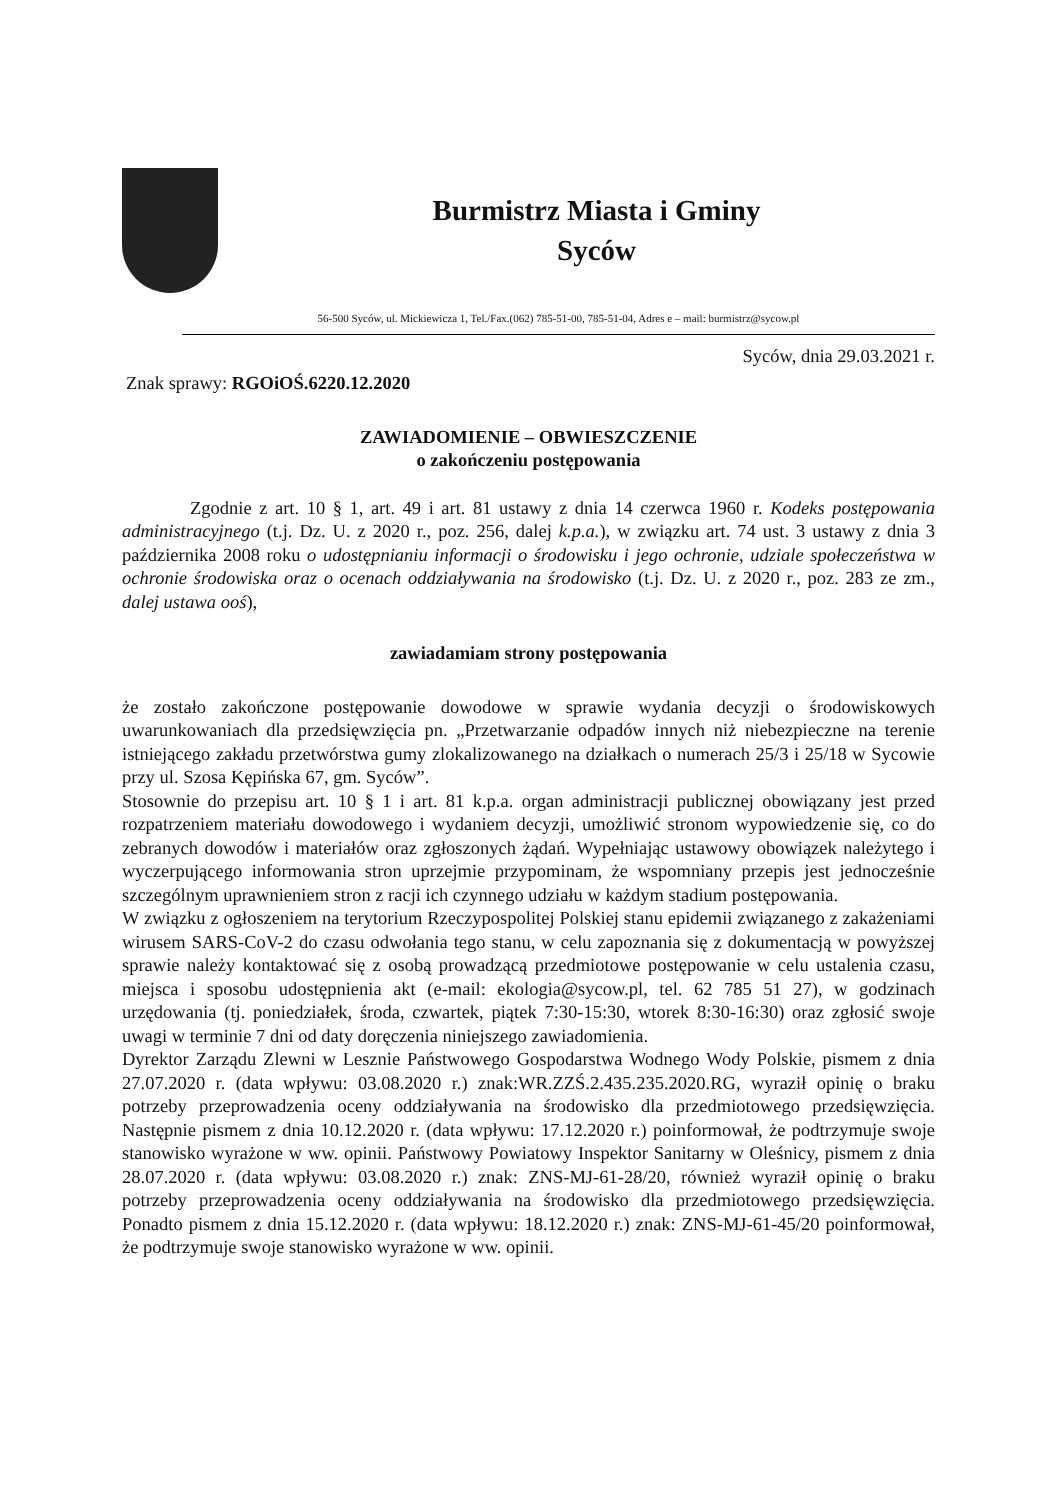Burmistrz Miasta i Gminy
Syców
56-500 Syców, ul. Mickiewicza 1, Tel./Fax.(062) 785-51-00, 785-51-04, Adres e – mail: burmistrz@sycow.pl
Syców, dnia 29.03.2021 r.
Znak sprawy: RGOiOŚ.6220.12.2020
ZAWIADOMIENIE – OBWIESZCZENIE
o zakończeniu postępowania
Zgodnie z art. 10 § 1, art. 49 i art. 81 ustawy z dnia 14 czerwca 1960 r. Kodeks postępowania administracyjnego (t.j. Dz. U. z 2020 r., poz. 256, dalej k.p.a.), w związku art. 74 ust. 3 ustawy z dnia 3 października 2008 roku o udostępnianiu informacji o środowisku i jego ochronie, udziale społeczeństwa w ochronie środowiska oraz o ocenach oddziaływania na środowisko (t.j. Dz. U. z 2020 r., poz. 283 ze zm., dalej ustawa ooś),
zawiadamiam strony postępowania
że zostało zakończone postępowanie dowodowe w sprawie wydania decyzji o środowiskowych uwarunkowaniach dla przedsięwzięcia pn. „Przetwarzanie odpadów innych niż niebezpieczne na terenie istniejącego zakładu przetwórstwa gumy zlokalizowanego na działkach o numerach 25/3 i 25/18 w Sycowie przy ul. Szosa Kępińska 67, gm. Syców”.
Stosownie do przepisu art. 10 § 1 i art. 81 k.p.a. organ administracji publicznej obowiązany jest przed rozpatrzeniem materiału dowodowego i wydaniem decyzji, umożliwić stronom wypowiedzenie się, co do zebranych dowodów i materiałów oraz zgłoszonych żądań. Wypełniając ustawowy obowiązek należytego i wyczerpującego informowania stron uprzejmie przypominam, że wspomniany przepis jest jednocześnie szczególnym uprawnieniem stron z racji ich czynnego udziału w każdym stadium postępowania.
W związku z ogłoszeniem na terytorium Rzeczypospolitej Polskiej stanu epidemii związanego z zakażeniami wirusem SARS-CoV-2 do czasu odwołania tego stanu, w celu zapoznania się z dokumentacją w powyższej sprawie należy kontaktować się z osobą prowadzącą przedmiotowe postępowanie w celu ustalenia czasu, miejsca i sposobu udostępnienia akt (e-mail: ekologia@sycow.pl, tel. 62 785 51 27), w godzinach urzędowania (tj. poniedziałek, środa, czwartek, piątek 7:30-15:30, wtorek 8:30-16:30) oraz zgłosić swoje uwagi w terminie 7 dni od daty doręczenia niniejszego zawiadomienia.
Dyrektor Zarządu Zlewni w Lesznie Państwowego Gospodarstwa Wodnego Wody Polskie, pismem z dnia 27.07.2020 r. (data wpływu: 03.08.2020 r.) znak:WR.ZZŚ.2.435.235.2020.RG, wyraził opinię o braku potrzeby przeprowadzenia oceny oddziaływania na środowisko dla przedmiotowego przedsięwzięcia. Następnie pismem z dnia 10.12.2020 r. (data wpływu: 17.12.2020 r.) poinformował, że podtrzymuje swoje stanowisko wyrażone w ww. opinii. Państwowy Powiatowy Inspektor Sanitarny w Oleśnicy, pismem z dnia 28.07.2020 r. (data wpływu: 03.08.2020 r.) znak: ZNS-MJ-61-28/20, również wyraził opinię o braku potrzeby przeprowadzenia oceny oddziaływania na środowisko dla przedmiotowego przedsięwzięcia. Ponadto pismem z dnia 15.12.2020 r. (data wpływu: 18.12.2020 r.) znak: ZNS-MJ-61-45/20 poinformował, że podtrzymuje swoje stanowisko wyrażone w ww. opinii.